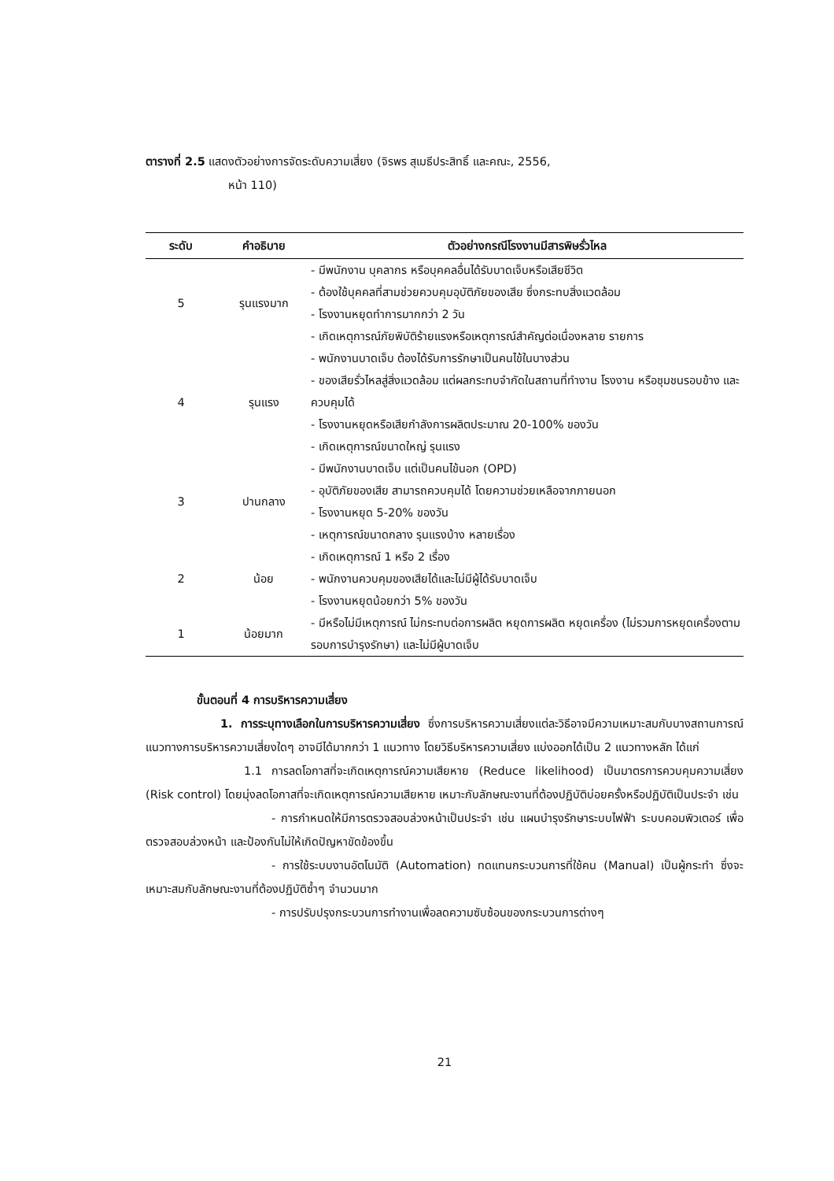ตารางที่ 2.5 แสดงตัวอย่างการจัดระดับความเสี่ยง (จิรพร สุเมธีประสิทธิ์ และคณะ, 2556,
หน้า 110)
| ระดับ | คำอธิบาย | ตัวอย่างกรณีโรงงานมีสารพิษรั่วไหล |
| --- | --- | --- |
| 5 | รุนแรงมาก | - มีพนักงาน บุคลากร หรือบุคคลอื่นได้รับบาดเจ็บหรือเสียชีวิต - ต้องใช้บุคคลที่สามช่วยควบคุมอุบัติภัยของเสีย ซึ่งกระทบสิ่งแวดล้อม - โรงงานหยุดทำการมากกว่า 2 วัน - เกิดเหตุการณ์ภัยพิบัติร้ายแรงหรือเหตุการณ์สำคัญต่อเนื่องหลาย รายการ |
| 4 | รุนแรง | - พนักงานบาดเจ็บ ต้องได้รับการรักษาเป็นคนไข้ในบางส่วน - ของเสียรั่วไหลสู่สิ่งแวดล้อม แต่ผลกระทบจำกัดในสถานที่ทำงาน โรงงาน หรือชุมชนรอบข้าง และควบคุมได้ - โรงงานหยุดหรือเสียกำลังการผลิตประมาณ 20-100% ของวัน - เกิดเหตุการณ์ขนาดใหญ่ รุนแรง |
| 3 | ปานกลาง | - มีพนักงานบาดเจ็บ แต่เป็นคนไข้นอก (OPD) - อุบัติภัยของเสีย สามารถควบคุมได้ โดยความช่วยเหลือจากภายนอก - โรงงานหยุด 5-20% ของวัน - เหตุการณ์ขนาดกลาง รุนแรงบ้าง หลายเรื่อง |
| 2 | น้อย | - เกิดเหตุการณ์ 1 หรือ 2 เรื่อง - พนักงานควบคุมของเสียได้และไม่มีผู้ได้รับบาดเจ็บ - โรงงานหยุดน้อยกว่า 5% ของวัน |
| 1 | น้อยมาก | - มีหรือไม่มีเหตุการณ์ ไม่กระทบต่อการผลิต หยุดการผลิต หยุดเครื่อง (ไม่รวมการหยุดเครื่องตามรอบการบำรุงรักษา) และไม่มีผู้บาดเจ็บ |
ขั้นตอนที่ 4 การบริหารความเสี่ยง
1. การระบุทางเลือกในการบริหารความเสี่ยง ซึ่งการบริหารความเสี่ยงแต่ละวิธีอาจมีความเหมาะสมกับบางสถานการณ์ แนวทางการบริหารความเสี่ยงใดๆ อาจมีได้มากกว่า 1 แนวทาง โดยวิธีบริหารความเสี่ยง แบ่งออกได้เป็น 2 แนวทางหลัก ได้แก่
1.1 การลดโอกาสที่จะเกิดเหตุการณ์ความเสียหาย (Reduce likelihood) เป็นมาตรการควบคุมความเสี่ยง (Risk control) โดยมุ่งลดโอกาสที่จะเกิดเหตุการณ์ความเสียหาย เหมาะกับลักษณะงานที่ต้องปฏิบัติบ่อยครั้งหรือปฏิบัติเป็นประจำ เช่น
- การกำหนดให้มีการตรวจสอบล่วงหน้าเป็นประจำ เช่น แผนบำรุงรักษาระบบไฟฟ้า ระบบคอมพิวเตอร์ เพื่อตรวจสอบล่วงหน้า และป้องกันไม่ให้เกิดปัญหาขัดข้องขึ้น
- การใช้ระบบงานอัตโนมัติ (Automation) ทดแทนกระบวนการที่ใช้คน (Manual) เป็นผู้กระทำ ซึ่งจะเหมาะสมกับลักษณะงานที่ต้องปฏิบัติซ้ำๆ จำนวนมาก
- การปรับปรุงกระบวนการทำงานเพื่อลดความซับซ้อนของกระบวนการต่างๆ
21